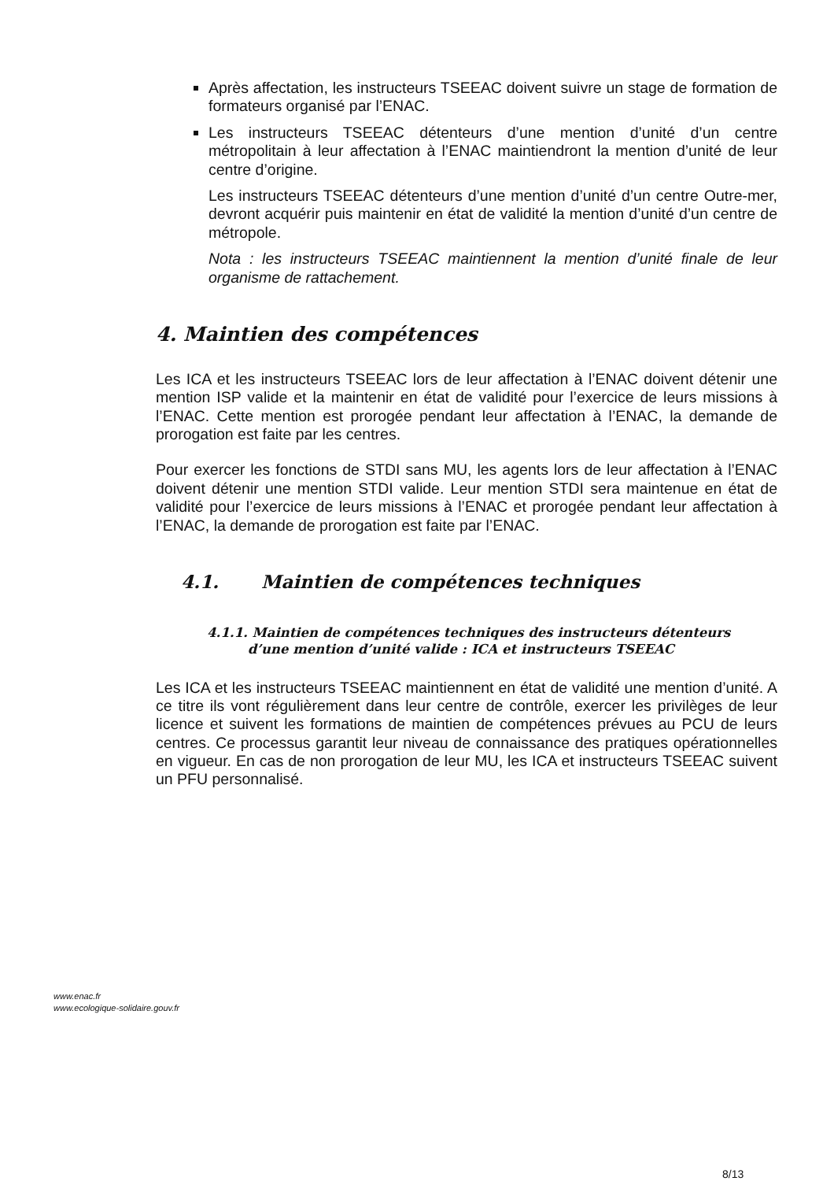Après affectation, les instructeurs TSEEAC doivent suivre un stage de formation de formateurs organisé par l’ENAC.
Les instructeurs TSEEAC détenteurs d’une mention d’unité d’un centre métropolitain à leur affectation à l’ENAC maintiendront la mention d’unité de leur centre d’origine.
Les instructeurs TSEEAC détenteurs d’une mention d’unité d’un centre Outre-mer, devront acquérir puis maintenir en état de validité la mention d’unité d’un centre de métropole.
Nota : les instructeurs TSEEAC maintiennent la mention d’unité finale de leur organisme de rattachement.
4. Maintien des compétences
Les ICA et les instructeurs TSEEAC lors de leur affectation à l’ENAC doivent détenir une mention ISP valide et la maintenir en état de validité pour l’exercice de leurs missions à l’ENAC. Cette mention est prorogée pendant leur affectation à l’ENAC, la demande de prorogation est faite par les centres.
Pour exercer les fonctions de STDI sans MU, les agents lors de leur affectation à l’ENAC doivent détenir une mention STDI valide. Leur mention STDI sera maintenue en état de validité pour l’exercice de leurs missions à l’ENAC et prorogée pendant leur affectation à l’ENAC, la demande de prorogation est faite par l’ENAC.
4.1. Maintien de compétences techniques
4.1.1. Maintien de compétences techniques des instructeurs détenteurs
d’une mention d’unité valide : ICA et instructeurs TSEEAC
Les ICA et les instructeurs TSEEAC maintiennent en état de validité une mention d’unité. A ce titre ils vont régulièrement dans leur centre de contrôle, exercer les privilèges de leur licence et suivent les formations de maintien de compétences prévues au PCU de leurs centres. Ce processus garantit leur niveau de connaissance des pratiques opérationnelles en vigueur. En cas de non prorogation de leur MU, les ICA et instructeurs TSEEAC suivent un PFU personnalisé.
www.enac.fr
www.ecologique-solidaire.gouv.fr
8/13